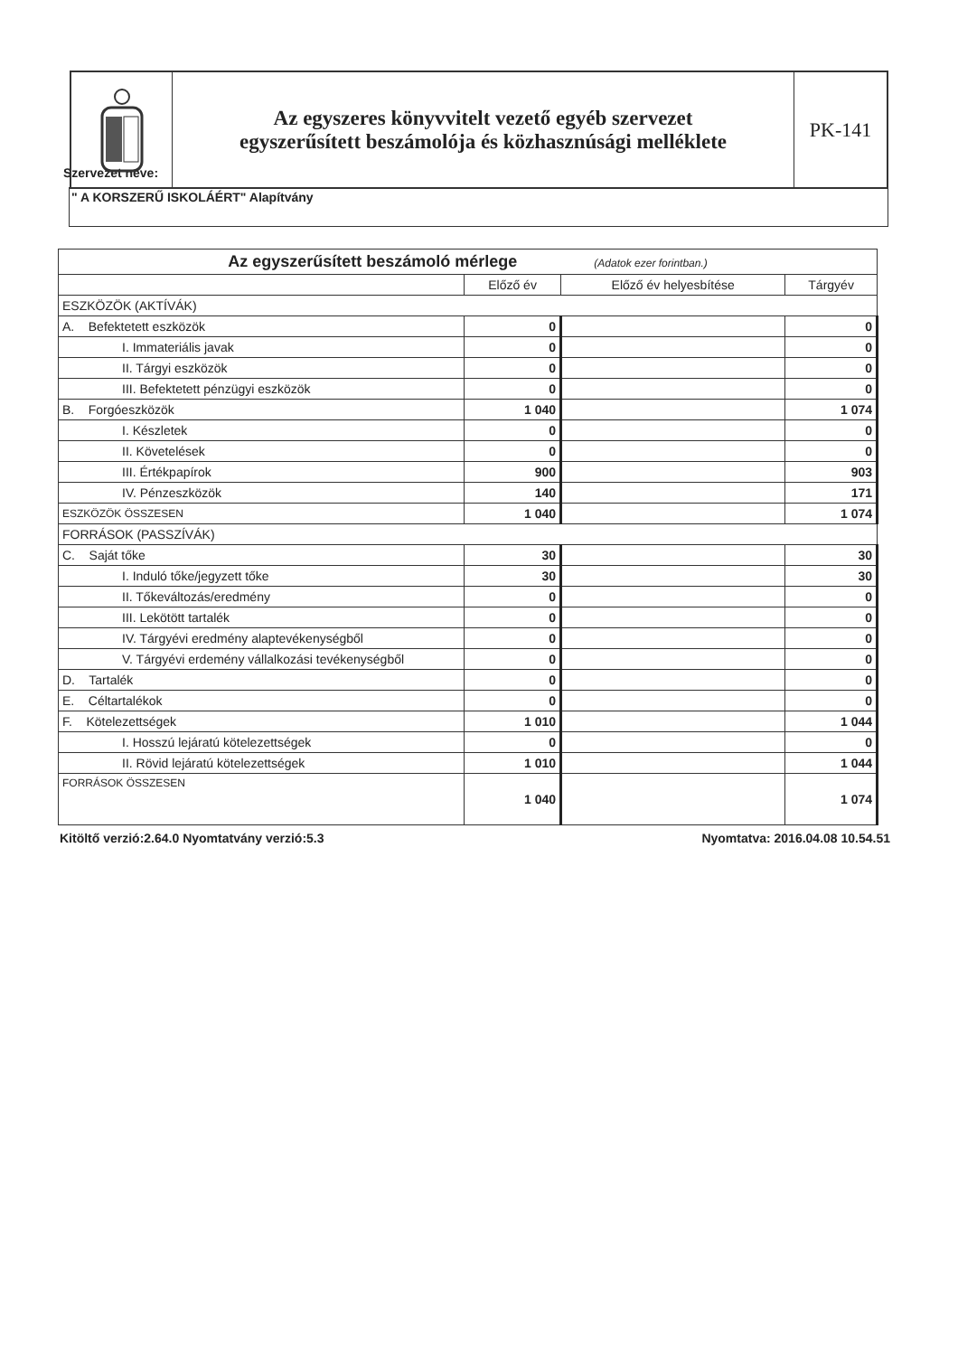Az egyszeres könyvvitelt vezető egyéb szervezet
egyszerűsített beszámolója és közhasznúsági melléklete
PK-141
Szervezet neve:
" A KORSZERŰ ISKOLÁÉRT" Alapítvány
| Az egyszerűsített beszámoló mérlege (Adatok ezer forintban.) | | | |
| --- | --- | --- | --- |
| | Előző év | Előző év helyesbítése | Tárgyév |
| ESZKÖZÖK (AKTÍVÁK) | | | |
| A. Befektetett eszközök | 0 | | 0 |
| I. Immateriális javak | 0 | | 0 |
| II. Tárgyi eszközök | 0 | | 0 |
| III. Befektetett pénzügyi eszközök | 0 | | 0 |
| B. Forgóeszközök | 1 040 | | 1 074 |
| I. Készletek | 0 | | 0 |
| II. Követelések | 0 | | 0 |
| III. Értékpapírok | 900 | | 903 |
| IV. Pénzeszközök | 140 | | 171 |
| ESZKÖZÖK ÖSSZESEN | 1 040 | | 1 074 |
| FORRÁSOK (PASSZÍVÁK) | | | |
| C. Saját tőke | 30 | | 30 |
| I. Induló tőke/jegyzett tőke | 30 | | 30 |
| II. Tőkeváltozás/eredmény | 0 | | 0 |
| III. Lekötött tartalék | 0 | | 0 |
| IV. Tárgyévi eredmény alaptevékenységből | 0 | | 0 |
| V. Tárgyévi erdemény vállalkozási tevékenységből | 0 | | 0 |
| D. Tartalék | 0 | | 0 |
| E. Céltartalékok | 0 | | 0 |
| F. Kötelezettségek | 1 010 | | 1 044 |
| I. Hosszú lejáratú kötelezettségek | 0 | | 0 |
| II. Rövid lejáratú kötelezettségek | 1 010 | | 1 044 |
| FORRÁSOK ÖSSZESEN | 1 040 | | 1 074 |
Kitöltő verzió:2.64.0 Nyomtatvány verzió:5.3 Nyomtatva: 2016.04.08 10.54.51